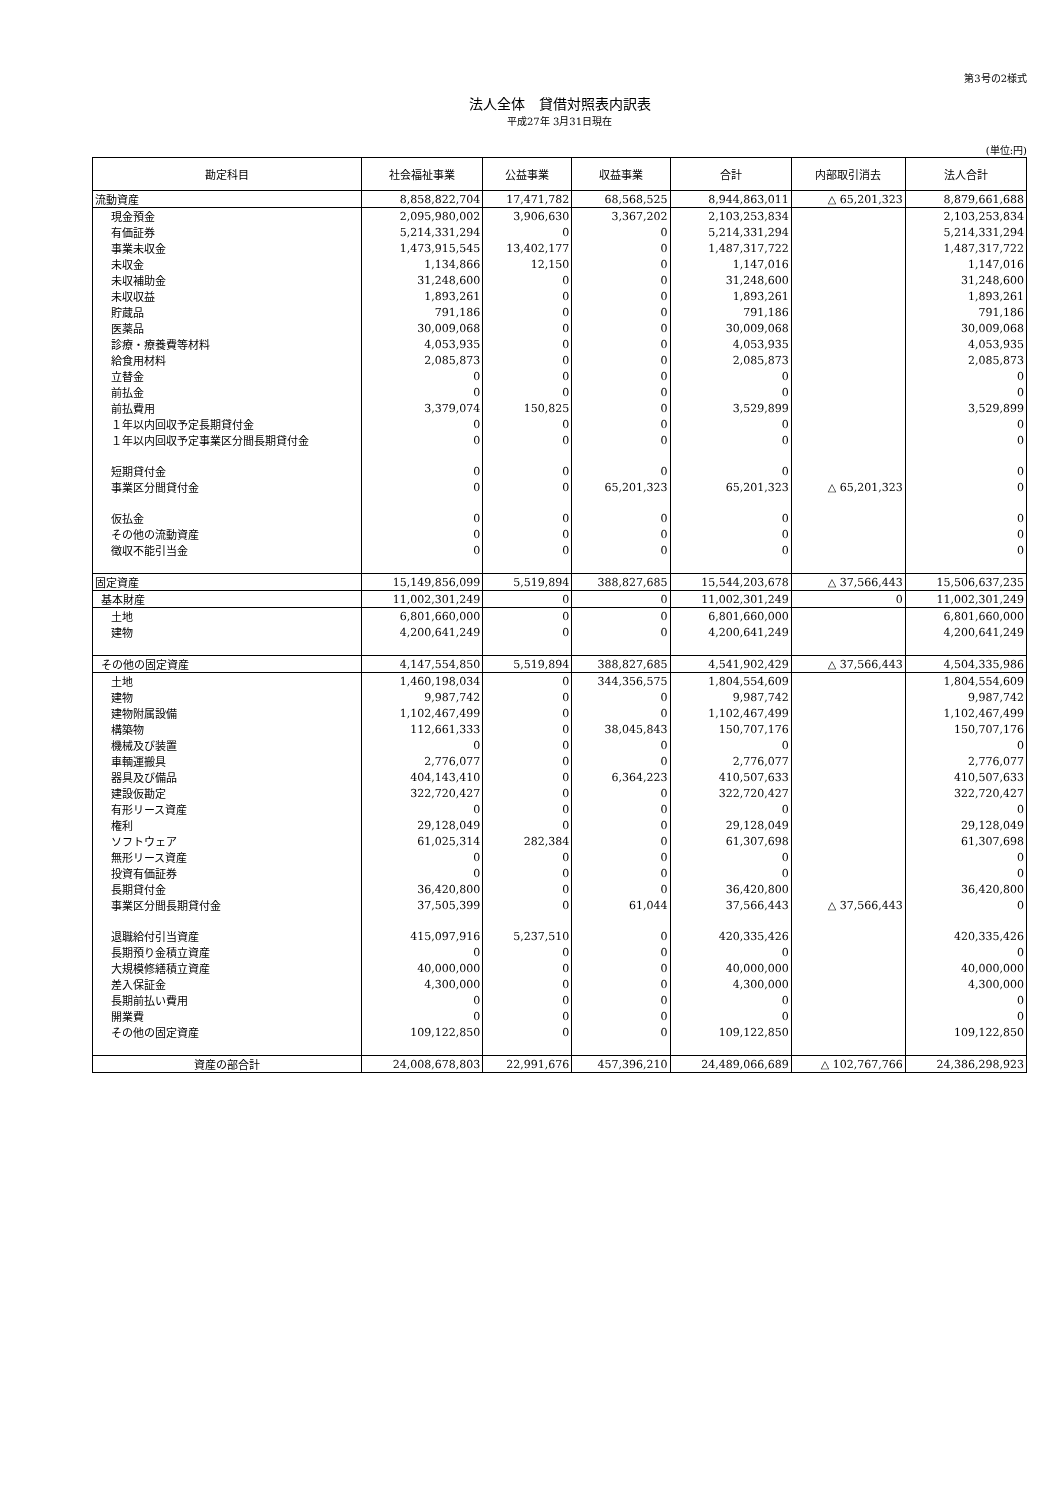第3号の2様式
法人全体　貸借対照表内訳表
平成27年 3月31日現在
(単位:円)
| 勘定科目 | 社会福祉事業 | 公益事業 | 収益事業 | 合計 | 内部取引消去 | 法人合計 |
| --- | --- | --- | --- | --- | --- | --- |
| 流動資産 | 8,858,822,704 | 17,471,782 | 68,568,525 | 8,944,863,011 | △ 65,201,323 | 8,879,661,688 |
| 現金預金 | 2,095,980,002 | 3,906,630 | 3,367,202 | 2,103,253,834 | | 2,103,253,834 |
| 有価証券 | 5,214,331,294 | 0 | 0 | 5,214,331,294 | | 5,214,331,294 |
| 事業未収金 | 1,473,915,545 | 13,402,177 | 0 | 1,487,317,722 | | 1,487,317,722 |
| 未収金 | 1,134,866 | 12,150 | 0 | 1,147,016 | | 1,147,016 |
| 未収補助金 | 31,248,600 | 0 | 0 | 31,248,600 | | 31,248,600 |
| 未収収益 | 1,893,261 | 0 | 0 | 1,893,261 | | 1,893,261 |
| 貯蔵品 | 791,186 | 0 | 0 | 791,186 | | 791,186 |
| 医薬品 | 30,009,068 | 0 | 0 | 30,009,068 | | 30,009,068 |
| 診療・療養費等材料 | 4,053,935 | 0 | 0 | 4,053,935 | | 4,053,935 |
| 給食用材料 | 2,085,873 | 0 | 0 | 2,085,873 | | 2,085,873 |
| 立替金 | 0 | 0 | 0 | 0 | | 0 |
| 前払金 | 0 | 0 | 0 | 0 | | 0 |
| 前払費用 | 3,379,074 | 150,825 | 0 | 3,529,899 | | 3,529,899 |
| １年以内回収予定長期貸付金 | 0 | 0 | 0 | 0 | | 0 |
| １年以内回収予定事業区分間長期貸付金 | 0 | 0 | 0 | 0 | | 0 |
| 短期貸付金 | 0 | 0 | 0 | 0 | | 0 |
| 事業区分間貸付金 | 0 | 0 | 65,201,323 | 65,201,323 | △ 65,201,323 | 0 |
| 仮払金 | 0 | 0 | 0 | 0 | | 0 |
| その他の流動資産 | 0 | 0 | 0 | 0 | | 0 |
| 徴収不能引当金 | 0 | 0 | 0 | 0 | | 0 |
| 固定資産 | 15,149,856,099 | 5,519,894 | 388,827,685 | 15,544,203,678 | △ 37,566,443 | 15,506,637,235 |
| 基本財産 | 11,002,301,249 | 0 | 0 | 11,002,301,249 | 0 | 11,002,301,249 |
| 土地 | 6,801,660,000 | 0 | 0 | 6,801,660,000 | | 6,801,660,000 |
| 建物 | 4,200,641,249 | 0 | 0 | 4,200,641,249 | | 4,200,641,249 |
| その他の固定資産 | 4,147,554,850 | 5,519,894 | 388,827,685 | 4,541,902,429 | △ 37,566,443 | 4,504,335,986 |
| 土地 | 1,460,198,034 | 0 | 344,356,575 | 1,804,554,609 | | 1,804,554,609 |
| 建物 | 9,987,742 | 0 | 0 | 9,987,742 | | 9,987,742 |
| 建物附属設備 | 1,102,467,499 | 0 | 0 | 1,102,467,499 | | 1,102,467,499 |
| 構築物 | 112,661,333 | 0 | 38,045,843 | 150,707,176 | | 150,707,176 |
| 機械及び装置 | 0 | 0 | 0 | 0 | | 0 |
| 車輌運搬具 | 2,776,077 | 0 | 0 | 2,776,077 | | 2,776,077 |
| 器具及び備品 | 404,143,410 | 0 | 6,364,223 | 410,507,633 | | 410,507,633 |
| 建設仮勘定 | 322,720,427 | 0 | 0 | 322,720,427 | | 322,720,427 |
| 有形リース資産 | 0 | 0 | 0 | 0 | | 0 |
| 権利 | 29,128,049 | 0 | 0 | 29,128,049 | | 29,128,049 |
| ソフトウェア | 61,025,314 | 282,384 | 0 | 61,307,698 | | 61,307,698 |
| 無形リース資産 | 0 | 0 | 0 | 0 | | 0 |
| 投資有価証券 | 0 | 0 | 0 | 0 | | 0 |
| 長期貸付金 | 36,420,800 | 0 | 0 | 36,420,800 | | 36,420,800 |
| 事業区分間長期貸付金 | 37,505,399 | 0 | 61,044 | 37,566,443 | △ 37,566,443 | 0 |
| 退職給付引当資産 | 415,097,916 | 5,237,510 | 0 | 420,335,426 | | 420,335,426 |
| 長期預り金積立資産 | 0 | 0 | 0 | 0 | | 0 |
| 大規模修繕積立資産 | 40,000,000 | 0 | 0 | 40,000,000 | | 40,000,000 |
| 差入保証金 | 4,300,000 | 0 | 0 | 4,300,000 | | 4,300,000 |
| 長期前払い費用 | 0 | 0 | 0 | 0 | | 0 |
| 開業費 | 0 | 0 | 0 | 0 | | 0 |
| その他の固定資産 | 109,122,850 | 0 | 0 | 109,122,850 | | 109,122,850 |
| 資産の部合計 | 24,008,678,803 | 22,991,676 | 457,396,210 | 24,489,066,689 | △ 102,767,766 | 24,386,298,923 |